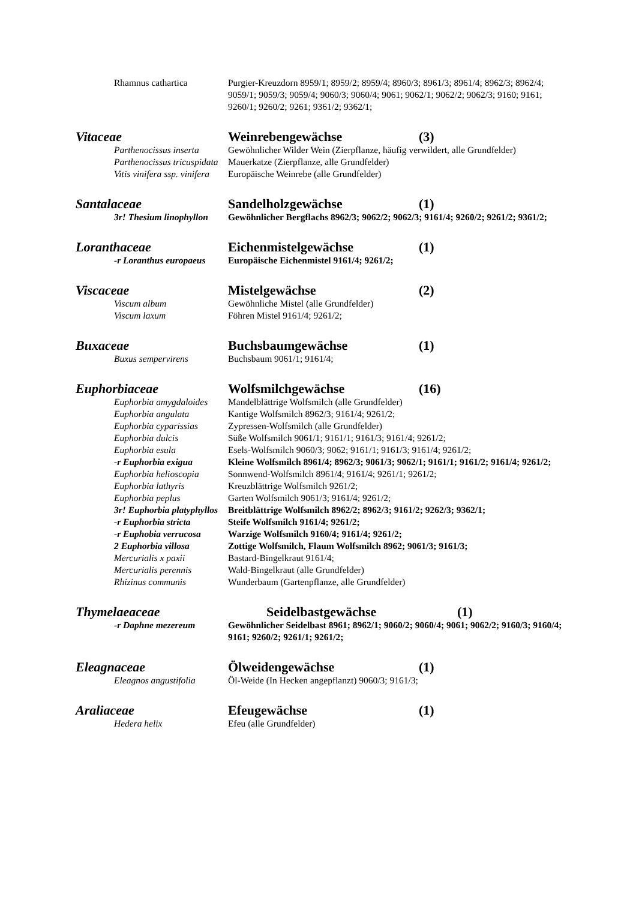Rhamnus cathartica Purgier-Kreuzdorn 8959/1; 8959/2; 8959/4; 8960/3; 8961/3; 8961/4; 8962/3; 8962/4; 9059/1; 9059/3; 9059/4; 9060/3; 9060/4; 9061; 9062/1; 9062/2; 9062/3; 9160; 9161; 9260/1; 9260/2; 9261; 9361/2; 9362/1;
Vitaceae Weinrebengewächse (3)
Parthenocissus inserta
Gewöhnlicher Wilder Wein (Zierpflanze, häufig verwildert, alle Grundfelder)
Parthenocissus tricuspidata
Mauerkatze (Zierpflanze, alle Grundfelder)
Vitis vinifera ssp. vinifera
Europäische Weinrebe (alle Grundfelder)
Santalaceae Sandelholzgewächse (1)
3r! Thesium linophyllon
Gewöhnlicher Bergflachs 8962/3; 9062/2; 9062/3; 9161/4; 9260/2; 9261/2; 9361/2;
Loranthaceae Eichenmistelgewächse (1)
-r Loranthus europaeus
Europäische Eichenmistel 9161/4; 9261/2;
Viscaceae Mistelgewächse (2)
Viscum album Gewöhnliche Mistel (alle Grundfelder)
Viscum laxum Föhren Mistel 9161/4; 9261/2;
Buxaceae Buchsbaumgewächse (1)
Buxus sempervirens Buchsbaum 9061/1; 9161/4;
Euphorbiaceae Wolfsmilchgewächse (16)
Euphorbia amygdaloides
Mandelblättrige Wolfsmilch (alle Grundfelder)
Euphorbia angulata Kantige Wolfsmilch 8962/3; 9161/4; 9261/2;
Euphorbia cyparissias
Zypressen-Wolfsmilch (alle Grundfelder)
Euphorbia dulcis Süße Wolfsmilch 9061/1; 9161/1; 9161/3; 9161/4; 9261/2;
Euphorbia esula Esels-Wolfsmilch 9060/3; 9062; 9161/1; 9161/3; 9161/4; 9261/2;
-r Euphorbia exigua Kleine Wolfsmilch 8961/4; 8962/3; 9061/3; 9062/1; 9161/1; 9161/2; 9161/4; 9261/2;
Euphorbia helioscopia
Sonnwend-Wolfsmilch 8961/4; 9161/4; 9261/1; 9261/2;
Euphorbia lathyris Kreuzblättrige Wolfsmilch 9261/2;
Euphorbia peplus Garten Wolfsmilch 9061/3; 9161/4; 9261/2;
3r! Euphorbia platyphyllos
Breitblättrige Wolfsmilch 8962/2; 8962/3; 9161/2; 9262/3; 9362/1;
-r Euphorbia stricta Steife Wolfsmilch 9161/4; 9261/2;
-r Euphobia verrucosa
Warzige Wolfsmilch 9160/4; 9161/4; 9261/2;
2 Euphorbia villosa Zottige Wolfsmilch, Flaum Wolfsmilch 8962; 9061/3; 9161/3;
Mercurialis x paxii Bastard-Bingelkraut 9161/4;
Mercurialis perennis Wald-Bingelkraut (alle Grundfelder)
Rhizinus communis Wunderbaum (Gartenpflanze, alle Grundfelder)
Thymelaeaceae Seidelbastgewächse (1)
-r Daphne mezereum Gewöhnlicher Seidelbast 8961; 8962/1; 9060/2; 9060/4; 9061; 9062/2; 9160/3; 9160/4; 9161; 9260/2; 9261/1; 9261/2;
Eleagnaceae Ölweidengewächse (1)
Eleagnos angustifolia
Öl-Weide (In Hecken angepflanzt) 9060/3; 9161/3;
Araliaceae Efeugewächse (1)
Hedera helix Efeu (alle Grundfelder)